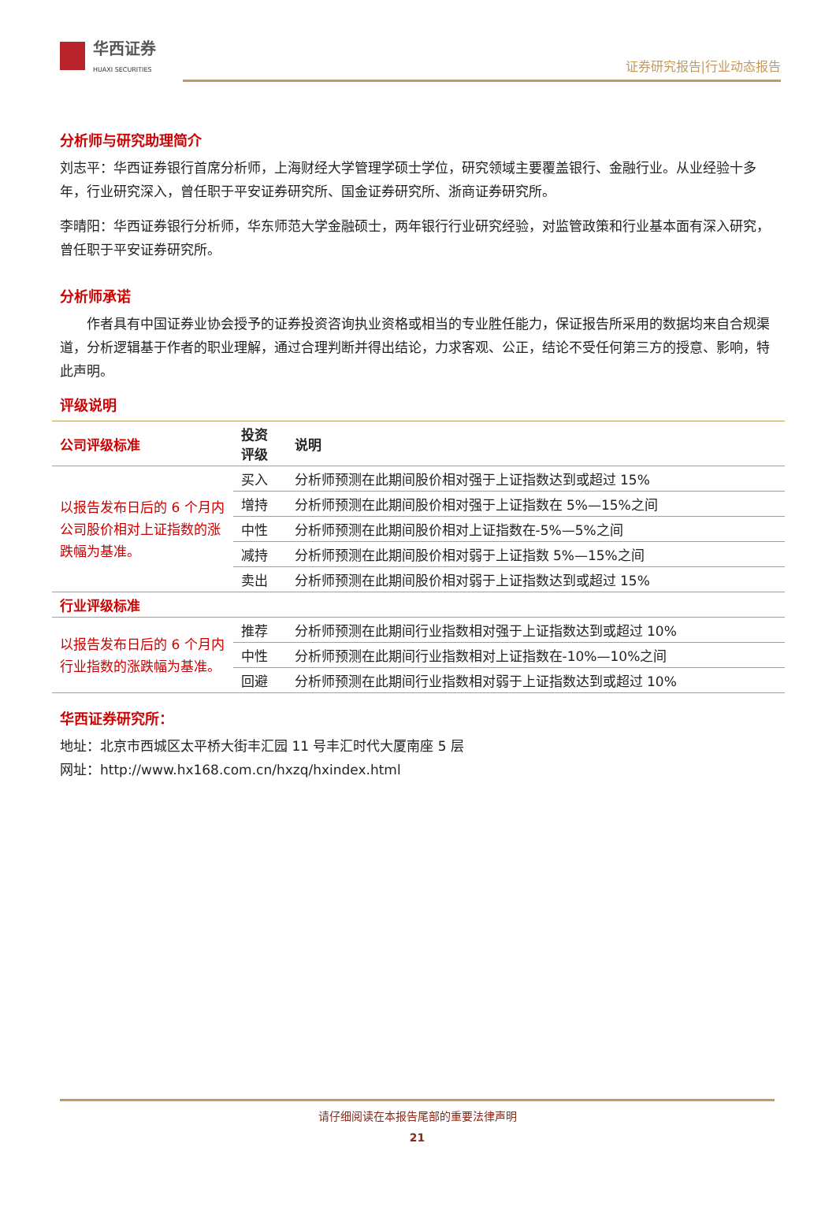华西证券
HUAXI SECURITIES
证券研究报告|行业动态报告
分析师与研究助理简介
刘志平：华西证券银行首席分析师，上海财经大学管理学硕士学位，研究领域主要覆盖银行、金融行业。从业经验十多年，行业研究深入，曾任职于平安证券研究所、国金证券研究所、浙商证券研究所。
李晴阳：华西证券银行分析师，华东师范大学金融硕士，两年银行行业研究经验，对监管政策和行业基本面有深入研究，曾任职于平安证券研究所。
分析师承诺
作者具有中国证券业协会授予的证券投资咨询执业资格或相当的专业胜任能力，保证报告所采用的数据均来自合规渠道，分析逻辑基于作者的职业理解，通过合理判断并得出结论，力求客观、公正，结论不受任何第三方的授意、影响，特此声明。
评级说明
| 公司评级标准 | 投资 评级 | 说明 |
| --- | --- | --- |
| 以报告发布日后的 6 个月内公司股价相对上证指数的涨跌幅为基准。 | 买入 | 分析师预测在此期间股价相对强于上证指数达到或超过 15% |
| | 增持 | 分析师预测在此期间股价相对强于上证指数在 5%—15%之间 |
| | 中性 | 分析师预测在此期间股价相对上证指数在-5%—5%之间 |
| | 减持 | 分析师预测在此期间股价相对弱于上证指数 5%—15%之间 |
| | 卖出 | 分析师预测在此期间股价相对弱于上证指数达到或超过 15% |
| 行业评级标准 | | |
| 以报告发布日后的 6 个月内行业指数的涨跌幅为基准。 | 推荐 | 分析师预测在此期间行业指数相对强于上证指数达到或超过 10% |
| | 中性 | 分析师预测在此期间行业指数相对上证指数在-10%—10%之间 |
| | 回避 | 分析师预测在此期间行业指数相对弱于上证指数达到或超过 10% |
华西证券研究所：
地址：北京市西城区太平桥大街丰汇园 11 号丰汇时代大厦南座 5 层
网址：http://www.hx168.com.cn/hxzq/hxindex.html
请仔细阅读在本报告尾部的重要法律声明
21